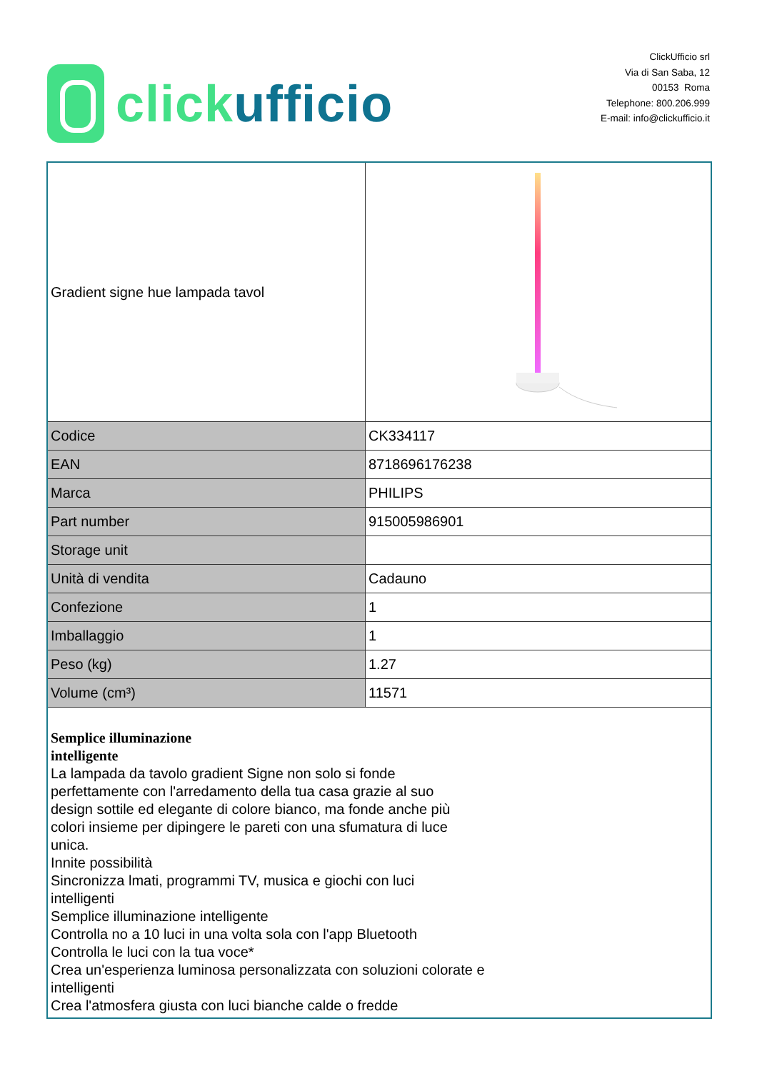click ufficio
ClickUfficio srl
Via di San Saba, 12
00153 Roma
Telephone: 800.206.999
E-mail: info@clickufficio.it
| Gradient signe hue lampada tavol | |
| Codice | CK334117 |
| EAN | 8718696176238 |
| Marca | PHILIPS |
| Part number | 915005986901 |
| Storage unit | |
| Unità di vendita | Cadauno |
| Confezione | 1 |
| Imballaggio | 1 |
| Peso (kg) | 1.27 |
| Volume (cm³) | 11571 |
| Semplice illuminazione intelligente La lampada da tavolo gradient Signe non solo si fonde perfettamente con l'arredamento della tua casa grazie al suo design sottile ed elegante di colore bianco, ma fonde anche più colori insieme per dipingere le pareti con una sfumatura di luce unica. Innite possibilità Sincronizza lmati, programmi TV, musica e giochi con luci intelligenti Semplice illuminazione intelligente Controlla no a 10 luci in una volta sola con l'app Bluetooth Controlla le luci con la tua voce* Crea un'esperienza luminosa personalizzata con soluzioni colorate e intelligenti Crea l'atmosfera giusta con luci bianche calde o fredde | |